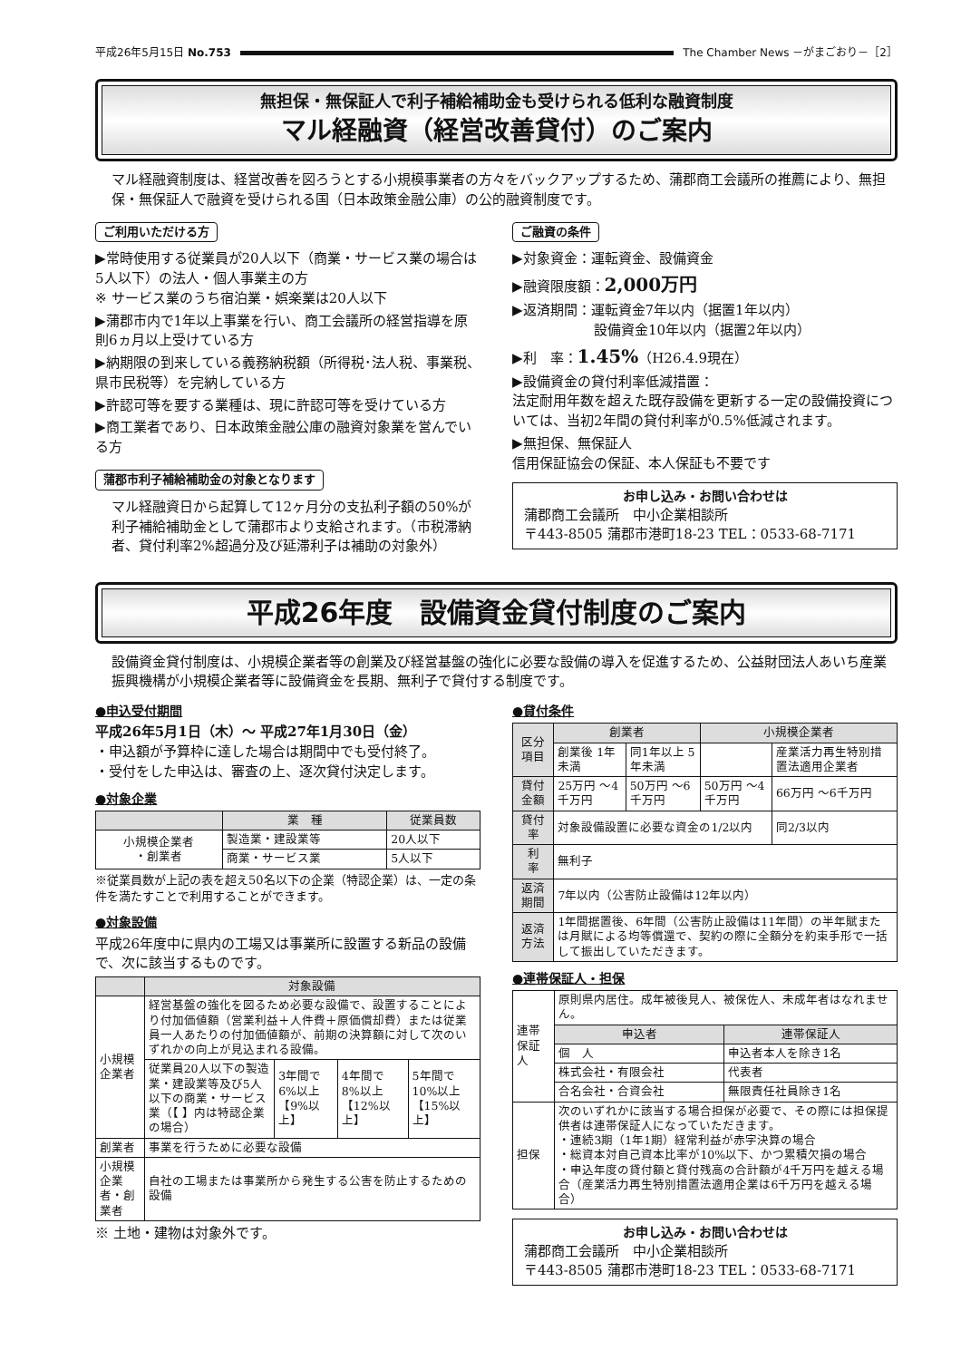平成26年5月15日 No.753 The Chamber News －がまごおり－［2］
無担保・無保証人で利子補給補助金も受けられる低利な融資制度
マル経融資（経営改善貸付）のご案内
マル経融資制度は、経営改善を図ろうとする小規模事業者の方々をバックアップするため、蒲郡商工会議所の推薦により、無担保・無保証人で融資を受けられる国（日本政策金融公庫）の公的融資制度です。
ご利用いただける方
▶常時使用する従業員が20人以下（商業・サービス業の場合は5人以下）の法人・個人事業主の方
※ サービス業のうち宿泊業・娯楽業は20人以下
▶蒲郡市内で1年以上事業を行い、商工会議所の経営指導を原則6ヵ月以上受けている方
▶納期限の到来している義務納税額（所得税･法人税、事業税、県市民税等）を完納している方
▶許認可等を要する業種は、現に許認可等を受けている方
▶商工業者であり、日本政策金融公庫の融資対象業を営んでいる方
蒲郡市利子補給補助金の対象となります
マル経融資日から起算して12ヶ月分の支払利子額の50%が利子補給補助金として蒲郡市より支給されます。（市税滞納者、貸付利率2%超過分及び延滞利子は補助の対象外）
ご融資の条件
▶対象資金：運転資金、設備資金
▶融資限度額：2,000万円
▶返済期間：運転資金7年以内（据置1年以内）
　　　　　　設備資金10年以内（据置2年以内）
▶利　率：1.45%（H26.4.9現在）
▶設備資金の貸付利率低減措置：
法定耐用年数を超えた既存設備を更新する一定の設備投資については、当初2年間の貸付利率が0.5%低減されます。
▶無担保、無保証人
信用保証協会の保証、本人保証も不要です
お申し込み・お問い合わせは
蒲郡商工会議所　中小企業相談所
〒443-8505 蒲郡市港町18-23 TEL：0533-68-7171
平成26年度　設備資金貸付制度のご案内
設備資金貸付制度は、小規模企業者等の創業及び経営基盤の強化に必要な設備の導入を促進するため、公益財団法人あいち産業振興機構が小規模企業者等に設備資金を長期、無利子で貸付する制度です。
●申込受付期間
平成26年5月1日（木）～ 平成27年1月30日（金）
・申込額が予算枠に達した場合は期間中でも受付終了。
・受付をした申込は、審査の上、逐次貸付決定します。
●対象企業
| | 業 種 | 従業員数 |
| --- | --- | --- |
| 小規模企業者 ・創業者 | 製造業・建設業等 | 20人以下 |
| | 商業・サービス業 | 5人以下 |
※従業員数が上記の表を超え50名以下の企業（特認企業）は、一定の条件を満たすことで利用することができます。
●対象設備
平成26年度中に県内の工場又は事業所に設置する新品の設備で、次に該当するものです。
| | 対象設備 | | | |
| --- | --- | --- | --- | --- |
| 小規模企業者 | 経営基盤の強化を図るため必要な設備で、設置することにより付加価値額（営業利益＋人件費＋原価償却費）または従業員一人あたりの付加価値額が、前期の決算額に対して次のいずれかの向上が見込まれる設備。 | | | |
| | 従業員20人以下の製造業・建設業等及び5人以下の商業・サービス業（【 】内は特認企業の場合） | 3年間で 6%以上【9%以上】 | 4年間で 8%以上【12%以上】 | 5年間で 10%以上【15%以上】 |
| 創業者 | 事業を行うために必要な設備 | | | |
| 小規模企業者・創業者 | 自社の工場または事業所から発生する公害を防止するための設備 | | | |
※ 土地・建物は対象外です。
●貸付条件
| 区分 項目 | 創業者 | | 小規模企業者 | |
| --- | --- | --- | --- | --- |
| | 創業後 1年未満 | 同1年以上 5年未満 | | 産業活力再生特別措置法適用企業者 |
| 貸付金額 | 25万円 ～4千万円 | 50万円 ～6千万円 | 50万円 ～4千万円 | 66万円 ～6千万円 |
| 貸付率 | 対象設備設置に必要な資金の1/2以内 | | | 同2/3以内 |
| 利 率 | 無利子 | | | |
| 返済期間 | 7年以内（公害防止設備は12年以内） | | | |
| 返済方法 | 1年間据置後、6年間（公害防止設備は11年間）の半年賦または月賦による均等償還で、契約の際に全額分を約束手形で一括して振出していただきます。 | | | |
●連帯保証人・担保
| 連帯保証人 | 原則県内居住。成年被後見人、被保佐人、未成年者はなれません。 | |
| | 申込者 | 連帯保証人 |
| | 個 人 | 申込者本人を除き1名 |
| | 株式会社・有限会社 | 代表者 |
| | 合名会社・合資会社 | 無限責任社員除き1名 |
| 担保 | 次のいずれかに該当する場合担保が必要で、その際には担保提供者は連帯保証人になっていただきます。 ・連続3期（1年1期）経常利益が赤字決算の場合 ・総資本対自己資本比率が10%以下、かつ累積欠損の場合 ・申込年度の貸付額と貸付残高の合計額が4千万円を越える場合（産業活力再生特別措置法適用企業は6千万円を越える場合） | |
お申し込み・お問い合わせは
蒲郡商工会議所　中小企業相談所
〒443-8505 蒲郡市港町18-23 TEL：0533-68-7171